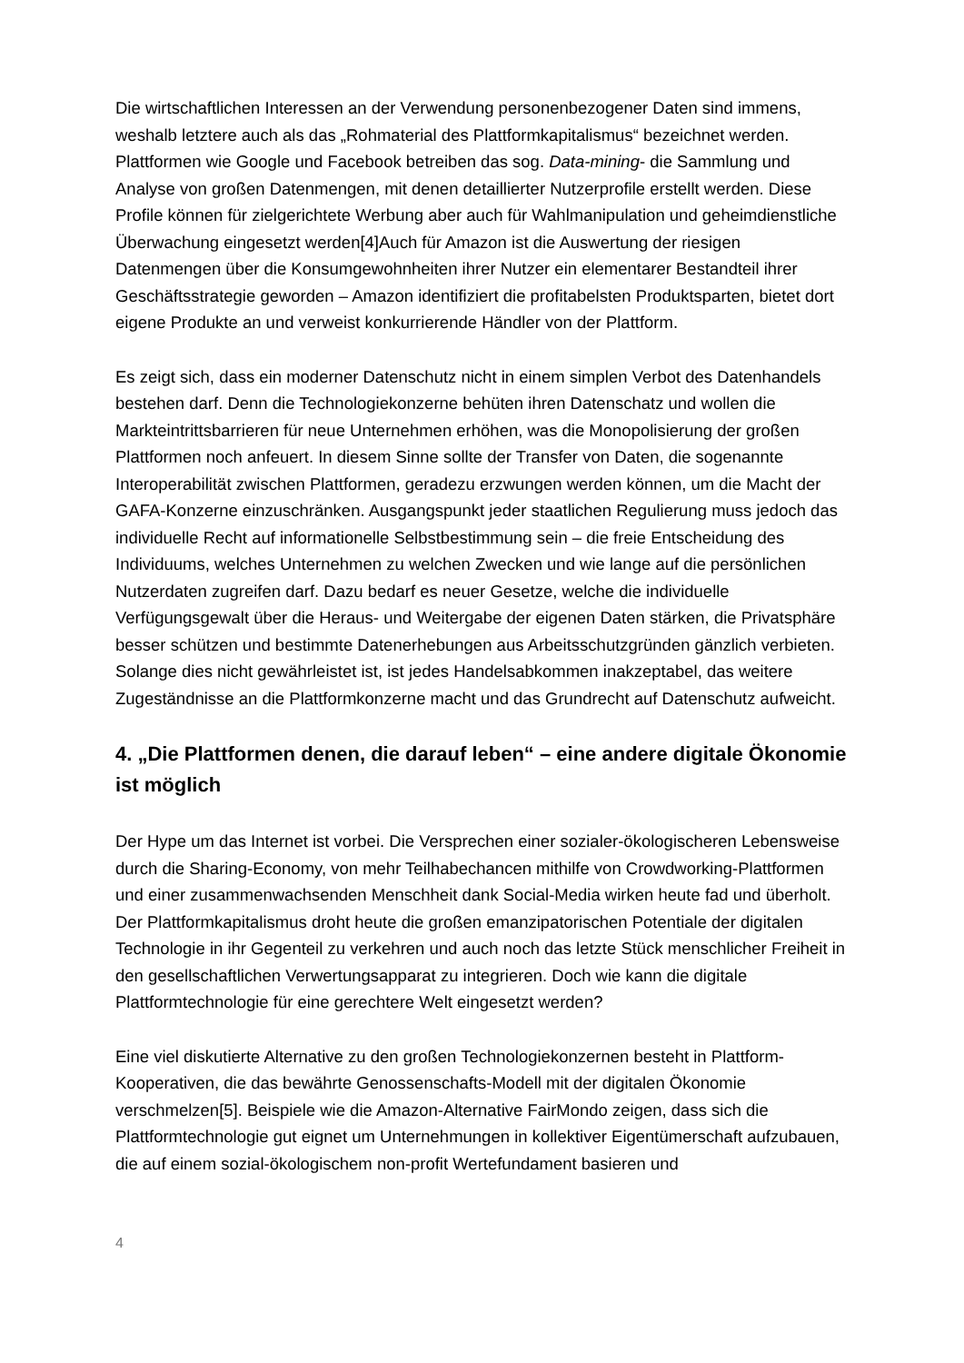Die wirtschaftlichen Interessen an der Verwendung personenbezogener Daten sind immens, weshalb letztere auch als das „Rohmaterial des Plattformkapitalismus“ bezeichnet werden. Plattformen wie Google und Facebook betreiben das sog. Data-mining- die Sammlung und Analyse von großen Datenmengen, mit denen detaillierter Nutzerprofile erstellt werden. Diese Profile können für zielgerichtete Werbung aber auch für Wahlmanipulation und geheimdienstliche Überwachung eingesetzt werden[4]Auch für Amazon ist die Auswertung der riesigen Datenmengen über die Konsumgewohnheiten ihrer Nutzer ein elementarer Bestandteil ihrer Geschäftsstrategie geworden – Amazon identifiziert die profitabelsten Produktsparten, bietet dort eigene Produkte an und verweist konkurrierende Händler von der Plattform.
Es zeigt sich, dass ein moderner Datenschutz nicht in einem simplen Verbot des Datenhandels bestehen darf. Denn die Technologiekonzerne behüten ihren Datenschatz und wollen die Markteintrittsbarrieren für neue Unternehmen erhöhen, was die Monopolisierung der großen Plattformen noch anfeuert. In diesem Sinne sollte der Transfer von Daten, die sogenannte Interoperabilität zwischen Plattformen, geradezu erzwungen werden können, um die Macht der GAFA-Konzerne einzuschränken. Ausgangspunkt jeder staatlichen Regulierung muss jedoch das individuelle Recht auf informationelle Selbstbestimmung sein – die freie Entscheidung des Individuums, welches Unternehmen zu welchen Zwecken und wie lange auf die persönlichen Nutzerdaten zugreifen darf. Dazu bedarf es neuer Gesetze, welche die individuelle Verfügungsgewalt über die Heraus- und Weitergabe der eigenen Daten stärken, die Privatsphäre besser schützen und bestimmte Datenerhebungen aus Arbeitsschutzgründen gänzlich verbieten. Solange dies nicht gewährleistet ist, ist jedes Handelsabkommen inakzeptabel, das weitere Zugeständnisse an die Plattformkonzerne macht und das Grundrecht auf Datenschutz aufweicht.
4. „Die Plattformen denen, die darauf leben“ – eine andere digitale Ökonomie ist möglich
Der Hype um das Internet ist vorbei. Die Versprechen einer sozialer-ökologischeren Lebensweise durch die Sharing-Economy, von mehr Teilhabechancen mithilfe von Crowdworking-Plattformen und einer zusammenwachsenden Menschheit dank Social-Media wirken heute fad und überholt. Der Plattformkapitalismus droht heute die großen emanzipatorischen Potentiale der digitalen Technologie in ihr Gegenteil zu verkehren und auch noch das letzte Stück menschlicher Freiheit in den gesellschaftlichen Verwertungsapparat zu integrieren. Doch wie kann die digitale Plattformtechnologie für eine gerechtere Welt eingesetzt werden?
Eine viel diskutierte Alternative zu den großen Technologiekonzernen besteht in Plattform-Kooperativen, die das bewährte Genossenschafts-Modell mit der digitalen Ökonomie verschmelzen[5]. Beispiele wie die Amazon-Alternative FairMondo zeigen, dass sich die Plattformtechnologie gut eignet um Unternehmungen in kollektiver Eigentümerschaft aufzubauen, die auf einem sozial-ökologischem non-profit Wertefundament basieren und
4